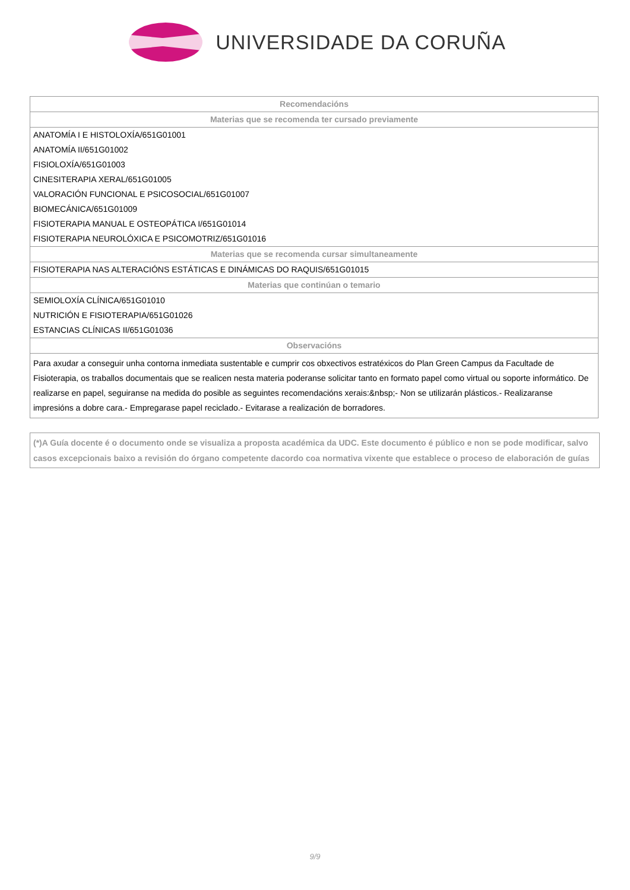UNIVERSIDADE DA CORUÑA
| Recomendacións |
| --- |
| Materias que se recomenda ter cursado previamente |
| ANATOMÍA I E HISTOLOXÍA/651G01001 |
| ANATOMÍA II/651G01002 |
| FISIOLOXÍA/651G01003 |
| CINESITERAPIA XERAL/651G01005 |
| VALORACIÓN FUNCIONAL E PSICOSOCIAL/651G01007 |
| BIOMECÁNICA/651G01009 |
| FISIOTERAPIA MANUAL E OSTEOPÁTICA I/651G01014 |
| FISIOTERAPIA NEUROLÓXICA E PSICOMOTRIZ/651G01016 |
| Materias que se recomenda cursar simultaneamente |
| FISIOTERAPIA NAS ALTERACIÓNS ESTÁTICAS E DINÁMICAS DO RAQUIS/651G01015 |
| Materias que continúan o temario |
| SEMIOLOXÍA CLÍNICA/651G01010 |
| NUTRICIÓN E FISIOTERAPIA/651G01026 |
| ESTANCIAS CLÍNICAS II/651G01036 |
| Observacións |
| Para axudar a conseguir unha contorna inmediata sustentable e cumprir cos obxectivos estratéxicos do Plan Green Campus da Facultade de Fisioterapia, os traballos documentais que se realicen nesta materia poderanse solicitar tanto en formato papel como virtual ou soporte informático. De realizarse en papel, seguiranse na medida do posible as seguintes recomendacións xerais:&nbsp;- Non se utilizarán plásticos.- Realizaranse impresións a dobre cara.- Empregarase papel reciclado.- Evitarase a realización de borradores. |
(*)A Guía docente é o documento onde se visualiza a proposta académica da UDC. Este documento é público e non se pode modificar, salvo casos excepcionais baixo a revisión do órgano competente dacordo coa normativa vixente que establece o proceso de elaboración de guías
9/9